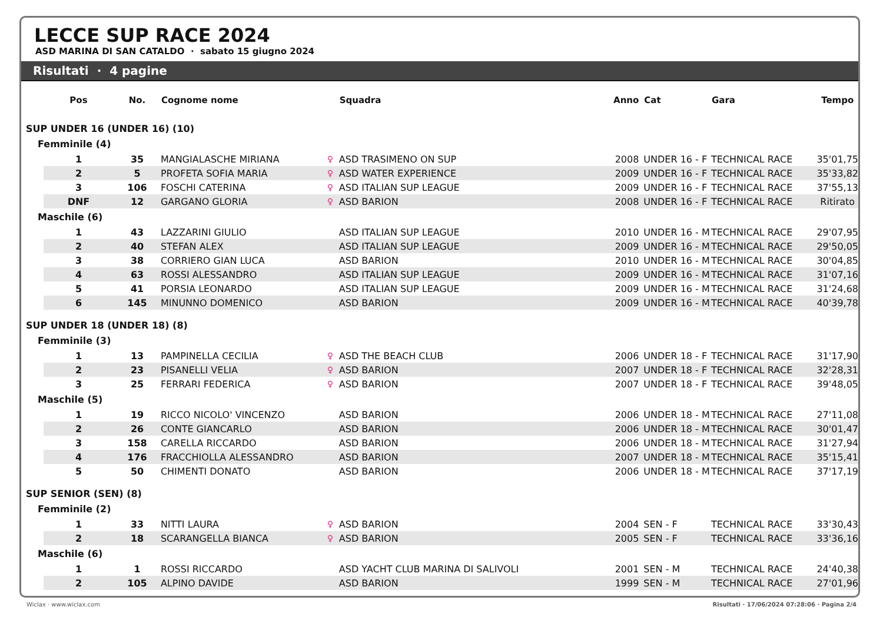LECCE SUP RACE 2024
ASD MARINA DI SAN CATALDO · sabato 15 giugno 2024
Risultati · 4 pagine
| | Pos | No. | Cognome nome | | Squadra | Anno | Cat | Gara | Tempo |
| --- | --- | --- | --- | --- | --- | --- | --- | --- | --- |
| SUP UNDER 16 (UNDER 16) (10) | | | | | | | | | |
| Femminile (4) | | | | | | | | | |
| | 1 | 35 | MANGIALASCHE MIRIANA | ♀ | ASD TRASIMENO ON SUP | 2008 | UNDER 16 - F | TECHNICAL RACE | 35'01,75 |
| | 2 | 5 | PROFETA SOFIA MARIA | ♀ | ASD WATER EXPERIENCE | 2009 | UNDER 16 - F | TECHNICAL RACE | 35'33,82 |
| | 3 | 106 | FOSCHI CATERINA | ♀ | ASD ITALIAN SUP LEAGUE | 2009 | UNDER 16 - F | TECHNICAL RACE | 37'55,13 |
| | DNF | 12 | GARGANO GLORIA | ♀ | ASD BARION | 2008 | UNDER 16 - F | TECHNICAL RACE | Ritirato |
| Maschile (6) | | | | | | | | | |
| | 1 | 43 | LAZZARINI GIULIO | | ASD ITALIAN SUP LEAGUE | 2010 | UNDER 16 - M | TECHNICAL RACE | 29'07,95 |
| | 2 | 40 | STEFAN ALEX | | ASD ITALIAN SUP LEAGUE | 2009 | UNDER 16 - M | TECHNICAL RACE | 29'50,05 |
| | 3 | 38 | CORRIERO GIAN LUCA | | ASD BARION | 2010 | UNDER 16 - M | TECHNICAL RACE | 30'04,85 |
| | 4 | 63 | ROSSI ALESSANDRO | | ASD ITALIAN SUP LEAGUE | 2009 | UNDER 16 - M | TECHNICAL RACE | 31'07,16 |
| | 5 | 41 | PORSIA LEONARDO | | ASD ITALIAN SUP LEAGUE | 2009 | UNDER 16 - M | TECHNICAL RACE | 31'24,68 |
| | 6 | 145 | MINUNNO DOMENICO | | ASD BARION | 2009 | UNDER 16 - M | TECHNICAL RACE | 40'39,78 |
| SUP UNDER 18 (UNDER 18) (8) | | | | | | | | | |
| Femminile (3) | | | | | | | | | |
| | 1 | 13 | PAMPINELLA CECILIA | ♀ | ASD THE BEACH CLUB | 2006 | UNDER 18 - F | TECHNICAL RACE | 31'17,90 |
| | 2 | 23 | PISANELLI VELIA | ♀ | ASD BARION | 2007 | UNDER 18 - F | TECHNICAL RACE | 32'28,31 |
| | 3 | 25 | FERRARI FEDERICA | ♀ | ASD BARION | 2007 | UNDER 18 - F | TECHNICAL RACE | 39'48,05 |
| Maschile (5) | | | | | | | | | |
| | 1 | 19 | RICCO NICOLO' VINCENZO | | ASD BARION | 2006 | UNDER 18 - M | TECHNICAL RACE | 27'11,08 |
| | 2 | 26 | CONTE GIANCARLO | | ASD BARION | 2006 | UNDER 18 - M | TECHNICAL RACE | 30'01,47 |
| | 3 | 158 | CARELLA RICCARDO | | ASD BARION | 2006 | UNDER 18 - M | TECHNICAL RACE | 31'27,94 |
| | 4 | 176 | FRACCHIOLLA ALESSANDRO | | ASD BARION | 2007 | UNDER 18 - M | TECHNICAL RACE | 35'15,41 |
| | 5 | 50 | CHIMENTI DONATO | | ASD BARION | 2006 | UNDER 18 - M | TECHNICAL RACE | 37'17,19 |
| SUP SENIOR (SEN) (8) | | | | | | | | | |
| Femminile (2) | | | | | | | | | |
| | 1 | 33 | NITTI LAURA | ♀ | ASD BARION | 2004 | SEN - F | TECHNICAL RACE | 33'30,43 |
| | 2 | 18 | SCARANGELLA BIANCA | ♀ | ASD BARION | 2005 | SEN - F | TECHNICAL RACE | 33'36,16 |
| Maschile (6) | | | | | | | | | |
| | 1 | 1 | ROSSI RICCARDO | | ASD YACHT CLUB MARINA DI SALIVOLI | 2001 | SEN - M | TECHNICAL RACE | 24'40,38 |
| | 2 | 105 | ALPINO DAVIDE | | ASD BARION | 1999 | SEN - M | TECHNICAL RACE | 27'01,96 |
Wiclax · www.wiclax.com Risultati · 17/06/2024 07:28:06 · Pagina 2/4